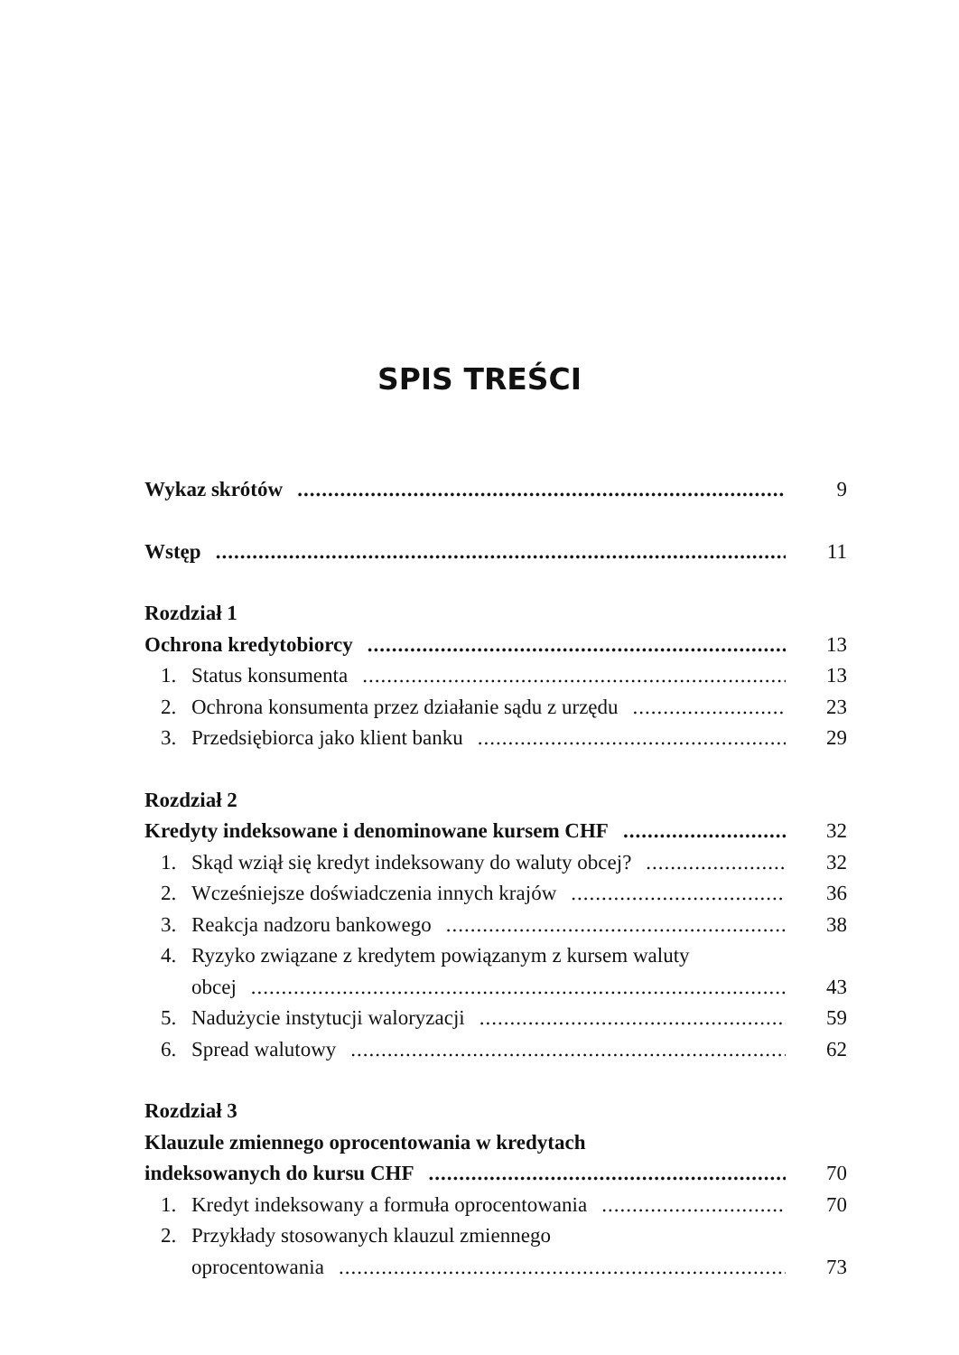SPIS TREŚCI
Wykaz skrótów 9
Wstęp 11
Rozdział 1
Ochrona kredytobiorcy 13
1. Status konsumenta 13
2. Ochrona konsumenta przez działanie sądu z urzędu 23
3. Przedsiębiorca jako klient banku 29
Rozdział 2
Kredyty indeksowane i denominowane kursem CHF 32
1. Skąd wziął się kredyt indeksowany do waluty obcej? 32
2. Wcześniejsze doświadczenia innych krajów 36
3. Reakcja nadzoru bankowego 38
4. Ryzyko związane z kredytem powiązanym z kursem waluty
obcej 43
5. Nadużycie instytucji waloryzacji 59
6. Spread walutowy 62
Rozdział 3
Klauzule zmiennego oprocentowania w kredytach
indeksowanych do kursu CHF 70
1. Kredyt indeksowany a formuła oprocentowania 70
2. Przykłady stosowanych klauzul zmiennego
oprocentowania 73